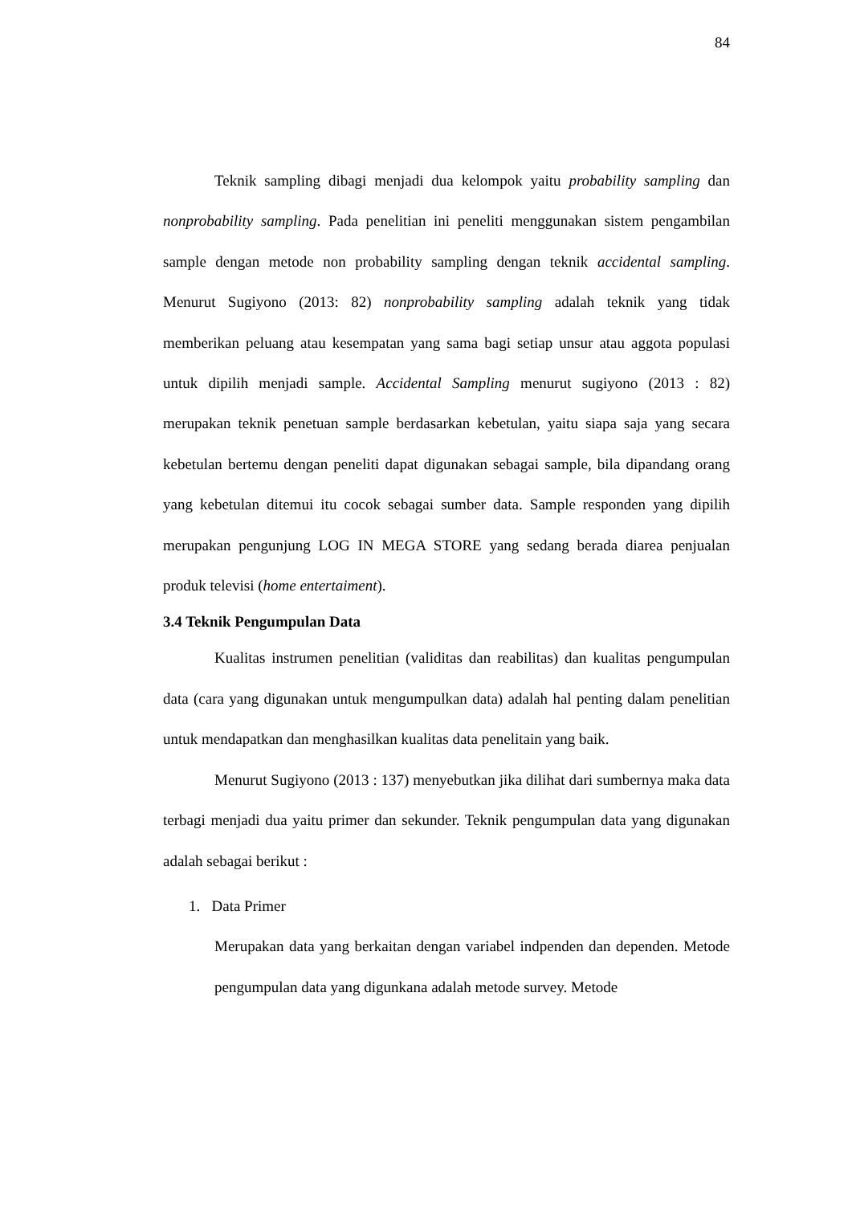84
Teknik sampling dibagi menjadi dua kelompok yaitu probability sampling dan nonprobability sampling. Pada penelitian ini peneliti menggunakan sistem pengambilan sample dengan metode non probability sampling dengan teknik accidental sampling. Menurut Sugiyono (2013: 82) nonprobability sampling adalah teknik yang tidak memberikan peluang atau kesempatan yang sama bagi setiap unsur atau aggota populasi untuk dipilih menjadi sample. Accidental Sampling menurut sugiyono (2013 : 82) merupakan teknik penetuan sample berdasarkan kebetulan, yaitu siapa saja yang secara kebetulan bertemu dengan peneliti dapat digunakan sebagai sample, bila dipandang orang yang kebetulan ditemui itu cocok sebagai sumber data. Sample responden yang dipilih merupakan pengunjung LOG IN MEGA STORE yang sedang berada diarea penjualan produk televisi (home entertaiment).
3.4 Teknik Pengumpulan Data
Kualitas instrumen penelitian (validitas dan reabilitas) dan kualitas pengumpulan data (cara yang digunakan untuk mengumpulkan data) adalah hal penting dalam penelitian untuk mendapatkan dan menghasilkan kualitas data penelitain yang baik.
Menurut Sugiyono (2013 : 137) menyebutkan jika dilihat dari sumbernya maka data terbagi menjadi dua yaitu primer dan sekunder. Teknik pengumpulan data yang digunakan adalah sebagai berikut :
1. Data Primer
Merupakan data yang berkaitan dengan variabel indpenden dan dependen. Metode pengumpulan data yang digunkana adalah metode survey. Metode